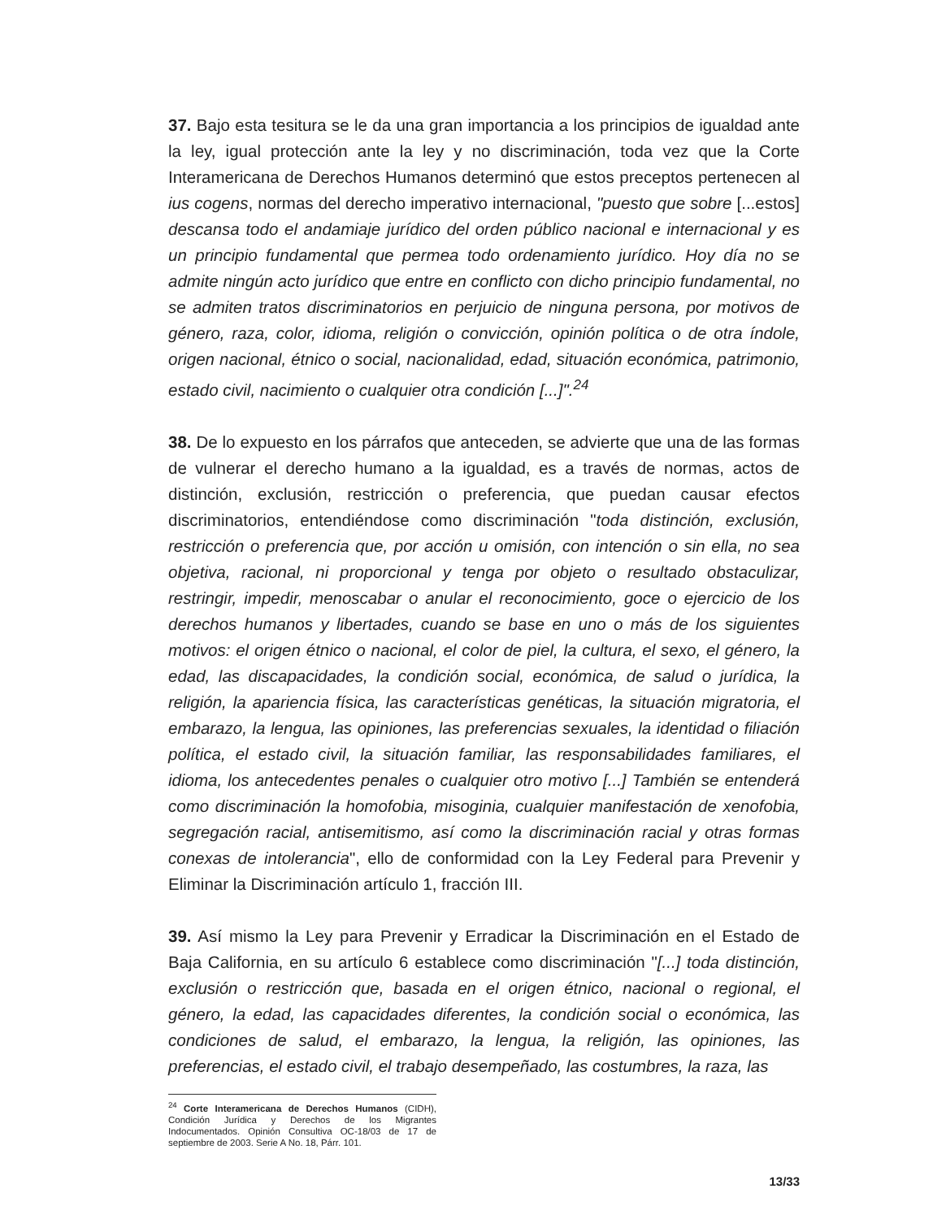37. Bajo esta tesitura se le da una gran importancia a los principios de igualdad ante la ley, igual protección ante la ley y no discriminación, toda vez que la Corte Interamericana de Derechos Humanos determinó que estos preceptos pertenecen al ius cogens, normas del derecho imperativo internacional, "puesto que sobre [...estos] descansa todo el andamiaje jurídico del orden público nacional e internacional y es un principio fundamental que permea todo ordenamiento jurídico. Hoy día no se admite ningún acto jurídico que entre en conflicto con dicho principio fundamental, no se admiten tratos discriminatorios en perjuicio de ninguna persona, por motivos de género, raza, color, idioma, religión o convicción, opinión política o de otra índole, origen nacional, étnico o social, nacionalidad, edad, situación económica, patrimonio, estado civil, nacimiento o cualquier otra condición [...]".<sup>24</sup>
38. De lo expuesto en los párrafos que anteceden, se advierte que una de las formas de vulnerar el derecho humano a la igualdad, es a través de normas, actos de distinción, exclusión, restricción o preferencia, que puedan causar efectos discriminatorios, entendiéndose como discriminación "toda distinción, exclusión, restricción o preferencia que, por acción u omisión, con intención o sin ella, no sea objetiva, racional, ni proporcional y tenga por objeto o resultado obstaculizar, restringir, impedir, menoscabar o anular el reconocimiento, goce o ejercicio de los derechos humanos y libertades, cuando se base en uno o más de los siguientes motivos: el origen étnico o nacional, el color de piel, la cultura, el sexo, el género, la edad, las discapacidades, la condición social, económica, de salud o jurídica, la religión, la apariencia física, las características genéticas, la situación migratoria, el embarazo, la lengua, las opiniones, las preferencias sexuales, la identidad o filiación política, el estado civil, la situación familiar, las responsabilidades familiares, el idioma, los antecedentes penales o cualquier otro motivo [...] También se entenderá como discriminación la homofobia, misoginia, cualquier manifestación de xenofobia, segregación racial, antisemitismo, así como la discriminación racial y otras formas conexas de intolerancia", ello de conformidad con la Ley Federal para Prevenir y Eliminar la Discriminación artículo 1, fracción III.
39. Así mismo la Ley para Prevenir y Erradicar la Discriminación en el Estado de Baja California, en su artículo 6 establece como discriminación "[...] toda distinción, exclusión o restricción que, basada en el origen étnico, nacional o regional, el género, la edad, las capacidades diferentes, la condición social o económica, las condiciones de salud, el embarazo, la lengua, la religión, las opiniones, las preferencias, el estado civil, el trabajo desempeñado, las costumbres, la raza, las
<sup>24</sup> Corte Interamericana de Derechos Humanos (CIDH), Condición Jurídica y Derechos de los Migrantes Indocumentados. Opinión Consultiva OC-18/03 de 17 de septiembre de 2003. Serie A No. 18, Párr. 101.
13/33